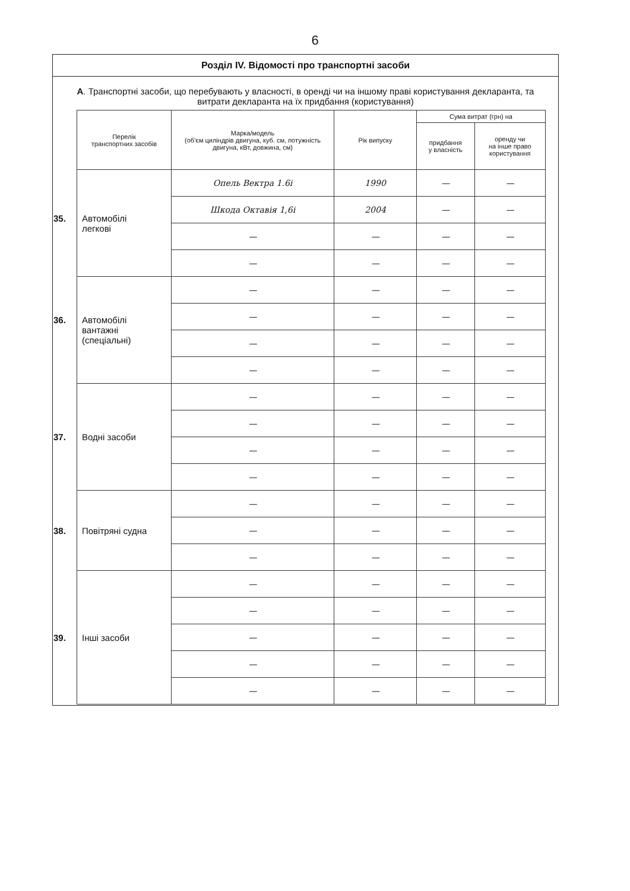6
Розділ IV. Відомості про транспортні засоби
А. Транспортні засоби, що перебувають у власності, в оренді чи на іншому праві користування декларанта, та витрати декларанта на їх придбання (користування)
| Перелік транспортних засобів | Марка/модель (об'єм циліндрів двигуна, куб. см, потужність двигуна, кВт, довжина, см) | Рік випуску | Сума витрат (грн) на | |
| --- | --- | --- | --- | --- |
| | | | придбання у власність | оренду чи на інше право користування |
| 35. Автомобілі легкові | Опель Вектра 1.6і | 1990 | — | — |
| | Шкода Октавія 1,6і | 2004 | — | — |
| | — | — | — | — |
| | — | — | — | — |
| 36. Автомобілі вантажні (спеціальні) | — | — | — | — |
| | — | — | — | — |
| | — | — | — | — |
| | — | — | — | — |
| 37. Водні засоби | — | — | — | — |
| | — | — | — | — |
| | — | — | — | — |
| | — | — | — | — |
| 38. Повітряні судна | — | — | — | — |
| | — | — | — | — |
| | — | — | — | — |
| 39. Інші засоби | — | — | — | — |
| | — | — | — | — |
| | — | — | — | — |
| | — | — | — | — |
| | — | — | — | — |